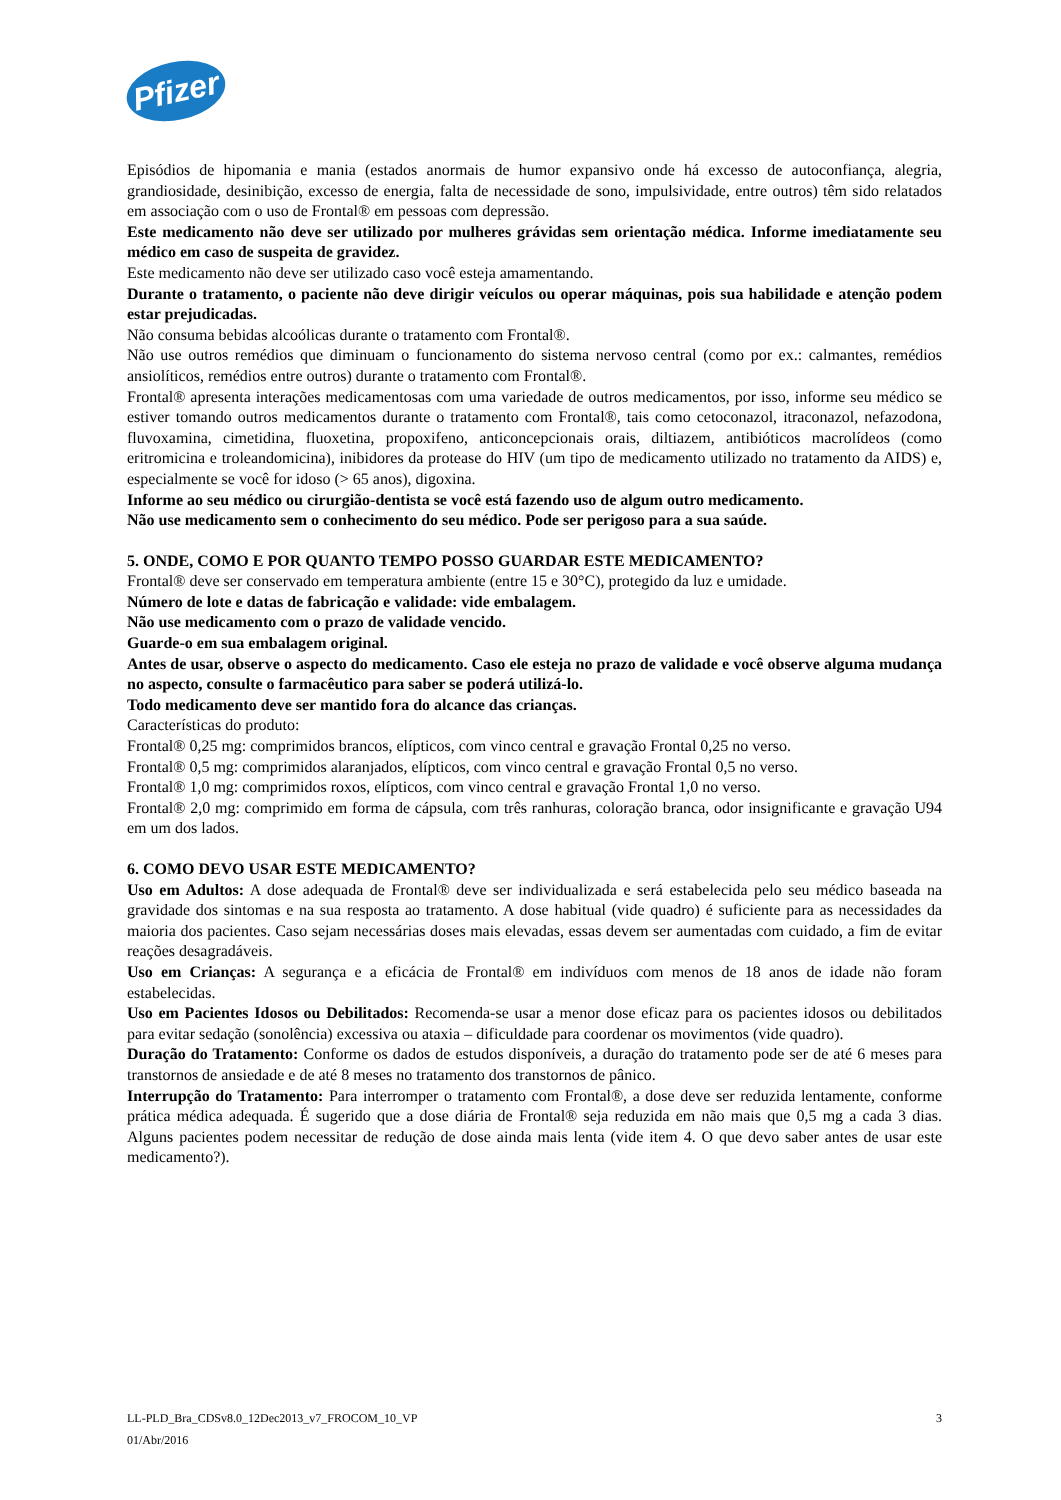Pfizer
Episódios de hipomania e mania (estados anormais de humor expansivo onde há excesso de autoconfiança, alegria, grandiosidade, desinibição, excesso de energia, falta de necessidade de sono, impulsividade, entre outros) têm sido relatados em associação com o uso de Frontal® em pessoas com depressão.
Este medicamento não deve ser utilizado por mulheres grávidas sem orientação médica. Informe imediatamente seu médico em caso de suspeita de gravidez.
Este medicamento não deve ser utilizado caso você esteja amamentando.
Durante o tratamento, o paciente não deve dirigir veículos ou operar máquinas, pois sua habilidade e atenção podem estar prejudicadas.
Não consuma bebidas alcoólicas durante o tratamento com Frontal®.
Não use outros remédios que diminuam o funcionamento do sistema nervoso central (como por ex.: calmantes, remédios ansiolíticos, remédios entre outros) durante o tratamento com Frontal®.
Frontal® apresenta interações medicamentosas com uma variedade de outros medicamentos, por isso, informe seu médico se estiver tomando outros medicamentos durante o tratamento com Frontal®, tais como cetoconazol, itraconazol, nefazodona, fluvoxamina, cimetidina, fluoxetina, propoxifeno, anticoncepcionais orais, diltiazem, antibióticos macrolídeos (como eritromicina e troleandomicina), inibidores da protease do HIV (um tipo de medicamento utilizado no tratamento da AIDS) e, especialmente se você for idoso (> 65 anos), digoxina.
Informe ao seu médico ou cirurgião-dentista se você está fazendo uso de algum outro medicamento.
Não use medicamento sem o conhecimento do seu médico. Pode ser perigoso para a sua saúde.
5. ONDE, COMO E POR QUANTO TEMPO POSSO GUARDAR ESTE MEDICAMENTO?
Frontal® deve ser conservado em temperatura ambiente (entre 15 e 30°C), protegido da luz e umidade.
Número de lote e datas de fabricação e validade: vide embalagem.
Não use medicamento com o prazo de validade vencido.
Guarde-o em sua embalagem original.
Antes de usar, observe o aspecto do medicamento. Caso ele esteja no prazo de validade e você observe alguma mudança no aspecto, consulte o farmacêutico para saber se poderá utilizá-lo.
Todo medicamento deve ser mantido fora do alcance das crianças.
Características do produto:
Frontal® 0,25 mg: comprimidos brancos, elípticos, com vinco central e gravação Frontal 0,25 no verso.
Frontal® 0,5 mg: comprimidos alaranjados, elípticos, com vinco central e gravação Frontal 0,5 no verso.
Frontal® 1,0 mg: comprimidos roxos, elípticos, com vinco central e gravação Frontal 1,0 no verso.
Frontal® 2,0 mg: comprimido em forma de cápsula, com três ranhuras, coloração branca, odor insignificante e gravação U94 em um dos lados.
6. COMO DEVO USAR ESTE MEDICAMENTO?
Uso em Adultos: A dose adequada de Frontal® deve ser individualizada e será estabelecida pelo seu médico baseada na gravidade dos sintomas e na sua resposta ao tratamento. A dose habitual (vide quadro) é suficiente para as necessidades da maioria dos pacientes. Caso sejam necessárias doses mais elevadas, essas devem ser aumentadas com cuidado, a fim de evitar reações desagradáveis.
Uso em Crianças: A segurança e a eficácia de Frontal® em indivíduos com menos de 18 anos de idade não foram estabelecidas.
Uso em Pacientes Idosos ou Debilitados: Recomenda-se usar a menor dose eficaz para os pacientes idosos ou debilitados para evitar sedação (sonolência) excessiva ou ataxia – dificuldade para coordenar os movimentos (vide quadro).
Duração do Tratamento: Conforme os dados de estudos disponíveis, a duração do tratamento pode ser de até 6 meses para transtornos de ansiedade e de até 8 meses no tratamento dos transtornos de pânico.
Interrupção do Tratamento: Para interromper o tratamento com Frontal®, a dose deve ser reduzida lentamente, conforme prática médica adequada. É sugerido que a dose diária de Frontal® seja reduzida em não mais que 0,5 mg a cada 3 dias. Alguns pacientes podem necessitar de redução de dose ainda mais lenta (vide item 4. O que devo saber antes de usar este medicamento?).
LL-PLD_Bra_CDSv8.0_12Dec2013_v7_FROCOM_10_VP 3
01/Abr/2016